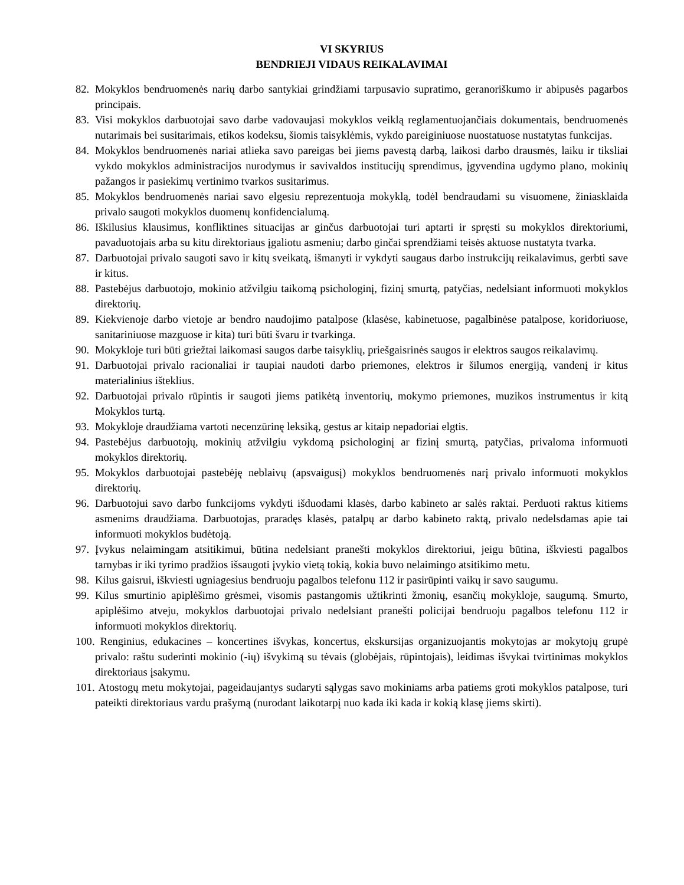VI SKYRIUS
BENDRIEJI VIDAUS REIKALAVIMAI
82. Mokyklos bendruomenės narių darbo santykiai grindžiami tarpusavio supratimo, geranoriškumo ir abipusės pagarbos principais.
83. Visi mokyklos darbuotojai savo darbe vadovaujasi mokyklos veiklą reglamentuojančiais dokumentais, bendruomenės nutarimais bei susitarimais, etikos kodeksu, šiomis taisyklėmis, vykdo pareiginiuose nuostatuose nustatytas funkcijas.
84. Mokyklos bendruomenės nariai atlieka savo pareigas bei jiems pavestą darbą, laikosi darbo drausmės, laiku ir tiksliai vykdo mokyklos administracijos nurodymus ir savivaldos institucijų sprendimus, įgyvendina ugdymo plano, mokinių pažangos ir pasiekimų vertinimo tvarkos susitarimus.
85. Mokyklos bendruomenės nariai savo elgesiu reprezentuoja mokyklą, todėl bendraudami su visuomene, žiniasklaida privalo saugoti mokyklos duomenų konfidencialumą.
86. Iškilusius klausimus, konfliktines situacijas ar ginčus darbuotojai turi aptarti ir spręsti su mokyklos direktoriumi, pavaduotojais arba su kitu direktoriaus įgaliotu asmeniu; darbo ginčai sprendžiami teisės aktuose nustatyta tvarka.
87. Darbuotojai privalo saugoti savo ir kitų sveikatą, išmanyti ir vykdyti saugaus darbo instrukcijų reikalavimus, gerbti save ir kitus.
88. Pastebėjus darbuotojo, mokinio atžvilgiu taikomą psichologinį, fizinį smurtą, patyčias, nedelsiant informuoti mokyklos direktorių.
89. Kiekvienoje darbo vietoje ar bendro naudojimo patalpose (klasėse, kabinetuose, pagalbinėse patalpose, koridoriuose, sanitariniuose mazguose ir kita) turi būti švaru ir tvarkinga.
90. Mokykloje turi būti griežtai laikomasi saugos darbe taisyklių, priešgaisrinės saugos ir elektros saugos reikalavimų.
91. Darbuotojai privalo racionaliai ir taupiai naudoti darbo priemones, elektros ir šilumos energiją, vandenį ir kitus materialinius išteklius.
92. Darbuotojai privalo rūpintis ir saugoti jiems patikėtą inventorių, mokymo priemones, muzikos instrumentus ir kitą Mokyklos turtą.
93. Mokykloje draudžiama vartoti necenzūrinę leksiką, gestus ar kitaip nepadoriai elgtis.
94. Pastebėjus darbuotojų, mokinių atžvilgiu vykdomą psichologinį ar fizinį smurtą, patyčias, privaloma informuoti mokyklos direktorių.
95. Mokyklos darbuotojai pastebėję neblaivų (apsvaigusį) mokyklos bendruomenės narį privalo informuoti mokyklos direktorių.
96. Darbuotojui savo darbo funkcijoms vykdyti išduodami klasės, darbo kabineto ar salės raktai. Perduoti raktus kitiems asmenims draudžiama. Darbuotojas, praradęs klasės, patalpų ar darbo kabineto raktą, privalo nedelsdamas apie tai informuoti mokyklos budėtoją.
97. Įvykus nelaimingam atsitikimui, būtina nedelsiant pranešti mokyklos direktoriui, jeigu būtina, iškviesti pagalbos tarnybas ir iki tyrimo pradžios išsaugoti įvykio vietą tokią, kokia buvo nelaimingo atsitikimo metu.
98. Kilus gaisrui, iškviesti ugniagesius bendruoju pagalbos telefonu 112 ir pasirūpinti vaikų ir savo saugumu.
99. Kilus smurtinio apiplėšimo grėsmei, visomis pastangomis užtikrinti žmonių, esančių mokykloje, saugumą. Smurto, apiplėšimo atveju, mokyklos darbuotojai privalo nedelsiant pranešti policijai bendruoju pagalbos telefonu 112 ir informuoti mokyklos direktorių.
100. Renginius, edukacines – koncertines išvykas, koncertus, ekskursijas organizuojantis mokytojas ar mokytojų grupė privalo: raštu suderinti mokinio (-ių) išvykimą su tėvais (globėjais, rūpintojais), leidimas išvykai tvirtinimas mokyklos direktoriaus įsakymu.
101. Atostogų metu mokytojai, pageidaujantys sudaryti sąlygas savo mokiniams arba patiems groti mokyklos patalpose, turi pateikti direktoriaus vardu prašymą (nurodant laikotarpį nuo kada iki kada ir kokią klasę jiems skirti).